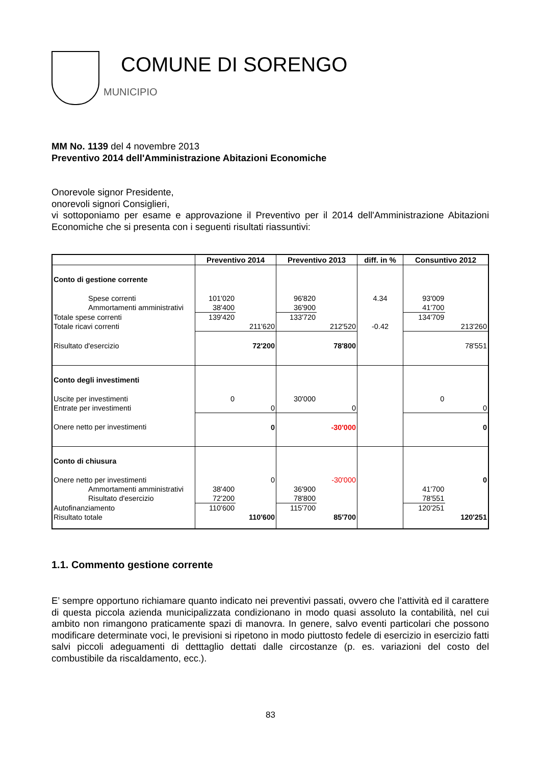COMUNE DI SORENGO
MUNICIPIO
MM No. 1139 del 4 novembre 2013
Preventivo 2014 dell'Amministrazione Abitazioni Economiche
Onorevole signor Presidente,
onorevoli signori Consiglieri,
vi sottoponiamo per esame e approvazione il Preventivo per il 2014 dell'Amministrazione Abitazioni Economiche che si presenta con i seguenti risultati riassuntivi:
| | Preventivo 2014 | | Preventivo 2013 | | diff. in % | Consuntivo 2012 | |
| --- | --- | --- | --- | --- | --- | --- | --- |
| Conto di gestione corrente | | | | | | | |
| Spese correnti | 101'020 | | 96'820 | | 4.34 | 93'009 | |
| Ammortamenti amministrativi | 38'400 | | 36'900 | | | 41'700 | |
| Totale spese correnti | 139'420 | | 133'720 | | | 134'709 | |
| Totale ricavi correnti | | 211'620 | | 212'520 | -0.42 | | 213'260 |
| Risultato d'esercizio | | 72'200 | | 78'800 | | | 78'551 |
| Conto degli investimenti | | | | | | | |
| Uscite per investimenti | 0 | | 30'000 | | | 0 | |
| Entrate per investimenti | | 0 | | 0 | | | 0 |
| Onere netto per investimenti | | 0 | | -30'000 | | | 0 |
| Conto di chiusura | | | | | | | |
| Onere netto per investimenti | | 0 | | -30'000 | | | 0 |
| Ammortamenti amministrativi | 38'400 | | 36'900 | | | 41'700 | |
| Risultato d'esercizio | 72'200 | | 78'800 | | | 78'551 | |
| Autofinanziamento | 110'600 | | 115'700 | | | 120'251 | |
| Risultato totale | | 110'600 | | 85'700 | | | 120'251 |
1.1. Commento gestione corrente
E’ sempre opportuno richiamare quanto indicato nei preventivi passati, ovvero che l’attività ed il carattere di questa piccola azienda municipalizzata condizionano in modo quasi assoluto la contabilità, nel cui ambito non rimangono praticamente spazi di manovra. In genere, salvo eventi particolari che possono modificare determinate voci, le previsioni si ripetono in modo piuttosto fedele di esercizio in esercizio fatti salvi piccoli adeguamenti di detttaglio dettati dalle circostanze (p. es. variazioni del costo del combustibile da riscaldamento, ecc.).
83